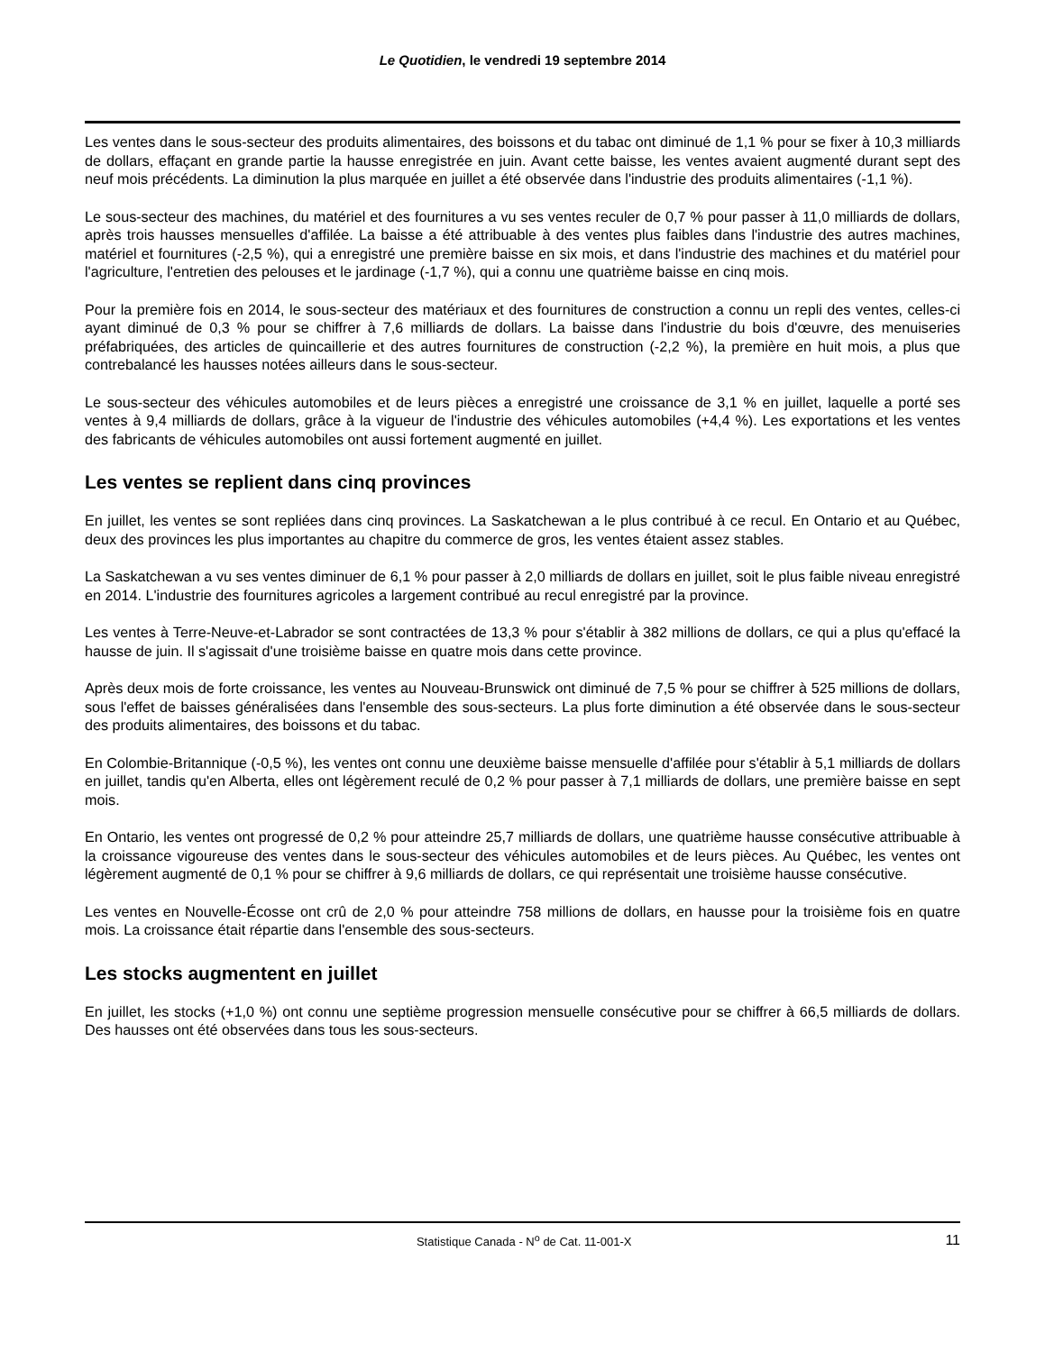Le Quotidien, le vendredi 19 septembre 2014
Les ventes dans le sous-secteur des produits alimentaires, des boissons et du tabac ont diminué de 1,1 % pour se fixer à 10,3 milliards de dollars, effaçant en grande partie la hausse enregistrée en juin. Avant cette baisse, les ventes avaient augmenté durant sept des neuf mois précédents. La diminution la plus marquée en juillet a été observée dans l'industrie des produits alimentaires (-1,1 %).
Le sous-secteur des machines, du matériel et des fournitures a vu ses ventes reculer de 0,7 % pour passer à 11,0 milliards de dollars, après trois hausses mensuelles d'affilée. La baisse a été attribuable à des ventes plus faibles dans l'industrie des autres machines, matériel et fournitures (-2,5 %), qui a enregistré une première baisse en six mois, et dans l'industrie des machines et du matériel pour l'agriculture, l'entretien des pelouses et le jardinage (-1,7 %), qui a connu une quatrième baisse en cinq mois.
Pour la première fois en 2014, le sous-secteur des matériaux et des fournitures de construction a connu un repli des ventes, celles-ci ayant diminué de 0,3 % pour se chiffrer à 7,6 milliards de dollars. La baisse dans l'industrie du bois d'œuvre, des menuiseries préfabriquées, des articles de quincaillerie et des autres fournitures de construction (-2,2 %), la première en huit mois, a plus que contrebalancé les hausses notées ailleurs dans le sous-secteur.
Le sous-secteur des véhicules automobiles et de leurs pièces a enregistré une croissance de 3,1 % en juillet, laquelle a porté ses ventes à 9,4 milliards de dollars, grâce à la vigueur de l'industrie des véhicules automobiles (+4,4 %). Les exportations et les ventes des fabricants de véhicules automobiles ont aussi fortement augmenté en juillet.
Les ventes se replient dans cinq provinces
En juillet, les ventes se sont repliées dans cinq provinces. La Saskatchewan a le plus contribué à ce recul. En Ontario et au Québec, deux des provinces les plus importantes au chapitre du commerce de gros, les ventes étaient assez stables.
La Saskatchewan a vu ses ventes diminuer de 6,1 % pour passer à 2,0 milliards de dollars en juillet, soit le plus faible niveau enregistré en 2014. L'industrie des fournitures agricoles a largement contribué au recul enregistré par la province.
Les ventes à Terre-Neuve-et-Labrador se sont contractées de 13,3 % pour s'établir à 382 millions de dollars, ce qui a plus qu'effacé la hausse de juin. Il s'agissait d'une troisième baisse en quatre mois dans cette province.
Après deux mois de forte croissance, les ventes au Nouveau-Brunswick ont diminué de 7,5 % pour se chiffrer à 525 millions de dollars, sous l'effet de baisses généralisées dans l'ensemble des sous-secteurs. La plus forte diminution a été observée dans le sous-secteur des produits alimentaires, des boissons et du tabac.
En Colombie-Britannique (-0,5 %), les ventes ont connu une deuxième baisse mensuelle d'affilée pour s'établir à 5,1 milliards de dollars en juillet, tandis qu'en Alberta, elles ont légèrement reculé de 0,2 % pour passer à 7,1 milliards de dollars, une première baisse en sept mois.
En Ontario, les ventes ont progressé de 0,2 % pour atteindre 25,7 milliards de dollars, une quatrième hausse consécutive attribuable à la croissance vigoureuse des ventes dans le sous-secteur des véhicules automobiles et de leurs pièces. Au Québec, les ventes ont légèrement augmenté de 0,1 % pour se chiffrer à 9,6 milliards de dollars, ce qui représentait une troisième hausse consécutive.
Les ventes en Nouvelle-Écosse ont crû de 2,0 % pour atteindre 758 millions de dollars, en hausse pour la troisième fois en quatre mois. La croissance était répartie dans l'ensemble des sous-secteurs.
Les stocks augmentent en juillet
En juillet, les stocks (+1,0 %) ont connu une septième progression mensuelle consécutive pour se chiffrer à 66,5 milliards de dollars. Des hausses ont été observées dans tous les sous-secteurs.
Statistique Canada - N<sup>o</sup> de Cat. 11-001-X 11